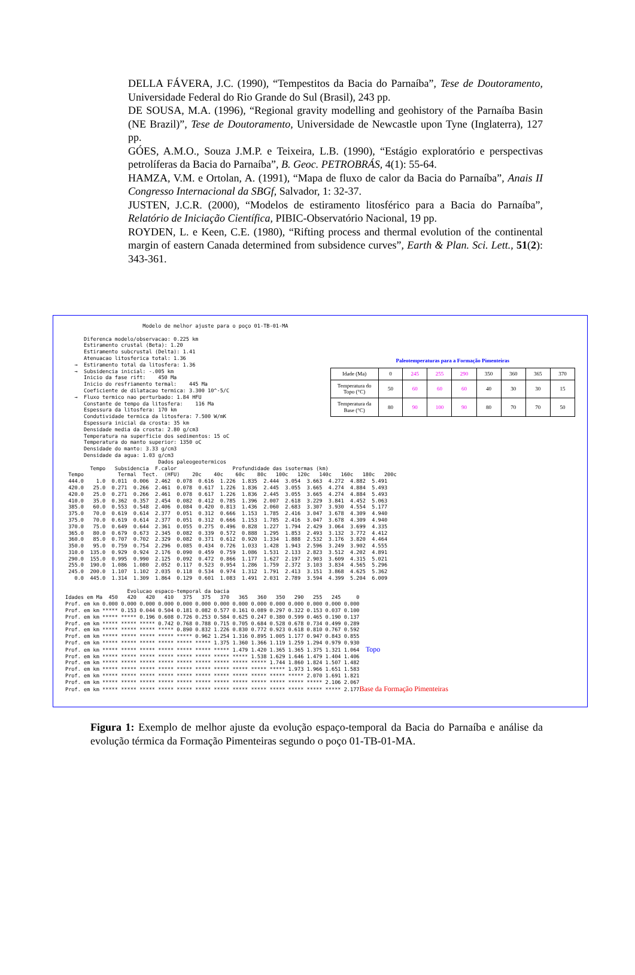DELLA FÁVERA, J.C. (1990), “Tempestitos da Bacia do Parnaíba”, Tese de Doutoramento, Universidade Federal do Rio Grande do Sul (Brasil), 243 pp.
DE SOUSA, M.A. (1996), “Regional gravity modelling and geohistory of the Parnaíba Basin (NE Brazil)”, Tese de Doutoramento, Universidade de Newcastle upon Tyne (Inglaterra), 127 pp.
GÓES, A.M.O., Souza J.M.P. e Teixeira, L.B. (1990), “Estágio exploratório e perspectivas petrolíferas da Bacia do Parnaíba”, B. Geoc. PETROBRÁS, 4(1): 55-64.
HAMZA, V.M. e Ortolan, A. (1991), “Mapa de fluxo de calor da Bacia do Parnaíba”, Anais II Congresso Internacional da SBGf, Salvador, 1: 32-37.
JUSTEN, J.C.R. (2000), “Modelos de estiramento litosférico para a Bacia do Parnaíba”, Relatório de Iniciação Científica, PIBIC-Observatório Nacional, 19 pp.
ROYDEN, L. e Keen, C.E. (1980), “Rifting process and thermal evolution of the continental margin of eastern Canada determined from subsidence curves”, Earth & Plan. Sci. Lett., 51(2): 343-361.
                         Modelo de melhor ajuste para o poço 01-TB-01-MA

      Diferenca modelo/observacao: 0.225 km
      Estiramento crustal (Beta): 1.20
      Estiramento subcrustal (Delta): 1.41
      Atenuacao litosferica total: 1.36
   →  Estiramento total da litosfera: 1.36
   →  Subsidencia inicial: -.005 km
      Inicio da fase rift:    450 Ma
      Inicio do resfriamento termal:    445 Ma
      Coeficiente de dilatacao termica: 3.300 10^-5/C
   →  Fluxo termico nao perturbado: 1.84 HFU
      Constante de tempo da litosfera:    116 Ma
      Espessura da litosfera: 170 km
      Condutividade termica da litosfera: 7.500 W/mK
      Espessura inicial da crosta: 35 km
      Densidade media da crosta: 2.80 g/cm3
      Temperatura na superficie dos sedimentos: 15 oC
      Temperatura do manto superior: 1350 oC
      Densidade do manto: 3.33 g/cm3
      Densidade da agua: 1.03 g/cm3
Paleotemperaturas para a Formação Pimenteiras
| Idade (Ma) | 0 | 245 | 255 | 290 | 350 | 360 | 365 | 370 |
| Temperatura do Topo (°C) | 50 | 60 | 60 | 60 | 40 | 30 | 30 | 15 |
| Temperatura da Base (°C) | 80 | 90 | 100 | 90 | 80 | 70 | 70 | 50 |
                              Dados paleogeotermicos
        Tempo   Subsidencia  F.calor                  Profundidade das isotermas (km)
 Tempo           Termal  Tect.  (HFU)    20c    40c    60c    80c   100c   120c   140c   160c   180c   200c
 444.0    1.0  0.011  0.006  2.462  0.078  0.616  1.226  1.835  2.444  3.054  3.663  4.272  4.882  5.491
 420.0   25.0  0.271  0.266  2.461  0.078  0.617  1.226  1.836  2.445  3.055  3.665  4.274  4.884  5.493
 420.0   25.0  0.271  0.266  2.461  0.078  0.617  1.226  1.836  2.445  3.055  3.665  4.274  4.884  5.493
 410.0   35.0  0.362  0.357  2.454  0.082  0.412  0.785  1.396  2.007  2.618  3.229  3.841  4.452  5.063
 385.0   60.0  0.553  0.548  2.406  0.084  0.420  0.813  1.436  2.060  2.683  3.307  3.930  4.554  5.177
 375.0   70.0  0.619  0.614  2.377  0.051  0.312  0.666  1.153  1.785  2.416  3.047  3.678  4.309  4.940
 375.0   70.0  0.619  0.614  2.377  0.051  0.312  0.666  1.153  1.785  2.416  3.047  3.678  4.309  4.940
 370.0   75.0  0.649  0.644  2.361  0.055  0.275  0.496  0.828  1.227  1.794  2.429  3.064  3.699  4.335
 365.0   80.0  0.679  0.673  2.345  0.082  0.339  0.572  0.888  1.295  1.853  2.493  3.132  3.772  4.412
 360.0   85.0  0.707  0.702  2.329  0.082  0.371  0.612  0.920  1.334  1.888  2.532  3.176  3.820  4.464
 350.0   95.0  0.759  0.754  2.296  0.085  0.434  0.726  1.033  1.428  1.943  2.596  3.249  3.902  4.555
 310.0  135.0  0.929  0.924  2.176  0.090  0.459  0.759  1.086  1.531  2.133  2.823  3.512  4.202  4.891
 290.0  155.0  0.995  0.990  2.125  0.092  0.472  0.866  1.177  1.627  2.197  2.903  3.609  4.315  5.021
 255.0  190.0  1.086  1.080  2.052  0.117  0.523  0.954  1.286  1.759  2.372  3.103  3.834  4.565  5.296
 245.0  200.0  1.107  1.102  2.035  0.118  0.534  0.974  1.312  1.791  2.413  3.151  3.868  4.625  5.362
   0.0  445.0  1.314  1.309  1.864  0.129  0.601  1.083  1.491  2.031  2.789  3.594  4.399  5.204  6.009

                    Evolucao espaco-temporal da bacia
Idades em Ma  450   420   420   410   375   375   370   365   360   350   290   255   245     0
Prof. em km 0.000 0.000 0.000 0.000 0.000 0.000 0.000 0.000 0.000 0.000 0.000 0.000 0.000 0.000
Prof. em km ***** 0.153 0.044 0.504 0.181 0.082 0.577 0.161 0.089 0.297 0.322 0.153 0.037 0.100
Prof. em km ***** ***** 0.196 0.608 0.726 0.253 0.584 0.625 0.247 0.380 0.599 0.465 0.190 0.137
Prof. em km ***** ***** ***** 0.742 0.768 0.788 0.715 0.705 0.684 0.528 0.678 0.734 0.499 0.289
Prof. em km ***** ***** ***** ***** 0.890 0.832 1.226 0.830 0.772 0.923 0.618 0.810 0.767 0.592
Prof. em km ***** ***** ***** ***** ***** 0.962 1.254 1.316 0.895 1.005 1.177 0.947 0.843 0.855
Prof. em km ***** ***** ***** ***** ***** ***** 1.375 1.360 1.366 1.119 1.259 1.294 0.979 0.930
Prof. em km ***** ***** ***** ***** ***** ***** ***** 1.479 1.420 1.365 1.365 1.375 1.321 1.064  Topo
Prof. em km ***** ***** ***** ***** ***** ***** ***** ***** 1.538 1.629 1.646 1.479 1.404 1.406
Prof. em km ***** ***** ***** ***** ***** ***** ***** ***** ***** 1.744 1.860 1.824 1.507 1.482
Prof. em km ***** ***** ***** ***** ***** ***** ***** ***** ***** ***** 1.973 1.966 1.651 1.583
Prof. em km ***** ***** ***** ***** ***** ***** ***** ***** ***** ***** ***** 2.070 1.691 1.821
Prof. em km ***** ***** ***** ***** ***** ***** ***** ***** ***** ***** ***** ***** 2.106 2.067
Prof. em km ***** ***** ***** ***** ***** ***** ***** ***** ***** ***** ***** ***** ***** 2.177Base da Formação Pimenteiras
Figura 1: Exemplo de melhor ajuste da evolução espaço-temporal da Bacia do Parnaíba e análise da evolução térmica da Formação Pimenteiras segundo o poço 01-TB-01-MA.